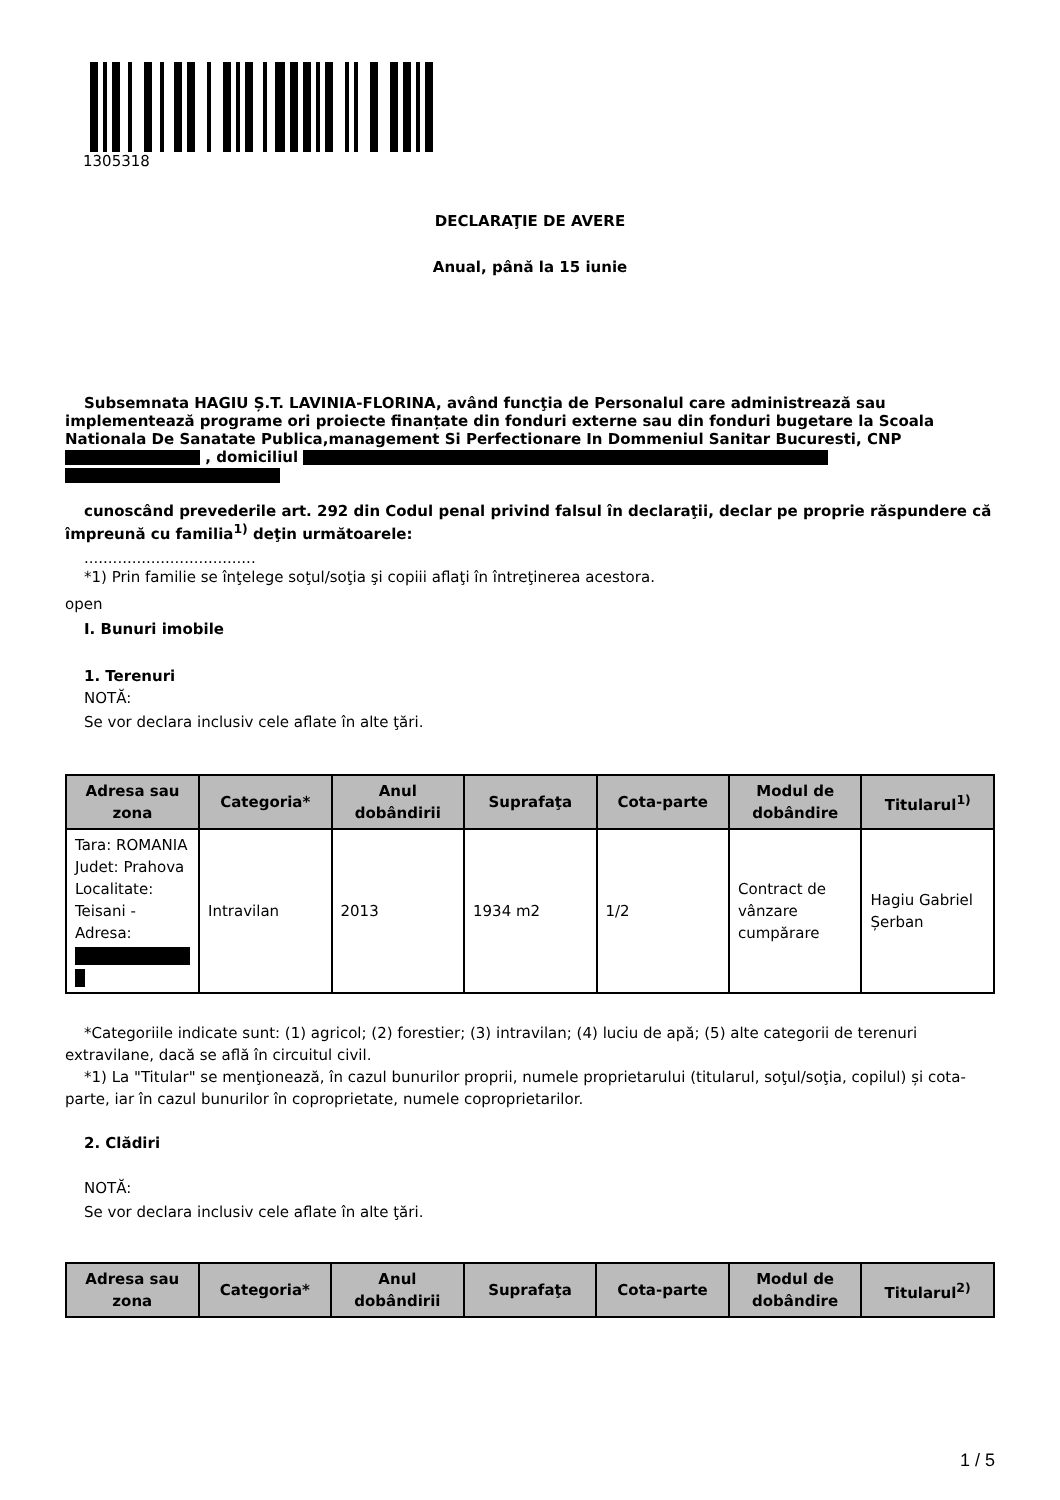1305318
DECLARAŢIE DE AVERE
Anual, până la 15 iunie
Subsemnata HAGIU Ș.T. LAVINIA-FLORINA, având funcţia de Personalul care administrează sau implementează programe ori proiecte finanțate din fonduri externe sau din fonduri bugetare la Scoala Nationala De Sanatate Publica,management Si Perfectionare In Dommeniul Sanitar Bucuresti, CNP , domiciliul
cunoscând prevederile art. 292 din Codul penal privind falsul în declaraţii, declar pe proprie răspundere că împreună cu familia<sup>1)</sup> deţin următoarele:
....................................
*1) Prin familie se înţelege soţul/soţia şi copiii aflaţi în întreţinerea acestora.
open
I. Bunuri imobile
1. Terenuri
NOTĂ:
Se vor declara inclusiv cele aflate în alte ţări.
| Adresa sau zona | Categoria* | Anul dobândirii | Suprafaţa | Cota-parte | Modul de dobândire | Titularul<sup>1)</sup> |
| --- | --- | --- | --- | --- | --- | --- |
| Tara: ROMANIA Judet: Prahova Localitate: Teisani - Adresa: | Intravilan | 2013 | 1934 m2 | 1/2 | Contract de vânzare cumpărare | Hagiu Gabriel Șerban |
*Categoriile indicate sunt: (1) agricol; (2) forestier; (3) intravilan; (4) luciu de apă; (5) alte categorii de terenuri extravilane, dacă se află în circuitul civil.
*1) La "Titular" se menţionează, în cazul bunurilor proprii, numele proprietarului (titularul, soţul/soţia, copilul) și cota-parte, iar în cazul bunurilor în coproprietate, numele coproprietarilor.
2. Clădiri
NOTĂ:
Se vor declara inclusiv cele aflate în alte ţări.
| Adresa sau zona | Categoria* | Anul dobândirii | Suprafaţa | Cota-parte | Modul de dobândire | Titularul<sup>2)</sup> |
| --- | --- | --- | --- | --- | --- | --- |
1 / 5